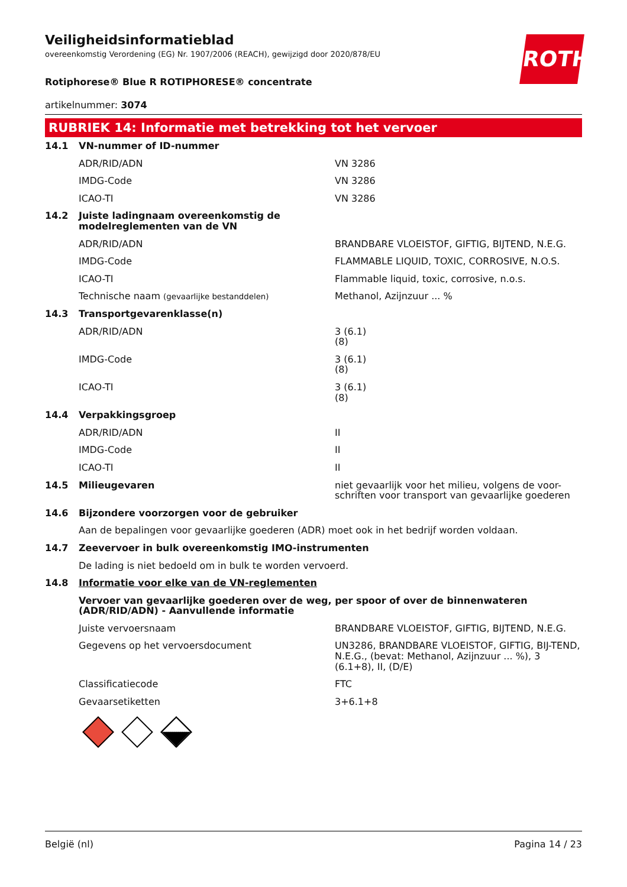ROTH
Veiligheidsinformatieblad
overeenkomstig Verordening (EG) Nr. 1907/2006 (REACH), gewijzigd door 2020/878/EU
Rotiphorese® Blue R ROTIPHORESE® concentrate
artikelnummer: 3074
RUBRIEK 14: Informatie met betrekking tot het vervoer
| 14.1 | VN-nummer of ID-nummer | |
| | ADR/RID/ADN | VN 3286 |
| | IMDG-Code | VN 3286 |
| | ICAO-TI | VN 3286 |
| 14.2 | Juiste ladingnaam overeenkomstig de modelreglementen van de VN | |
| | ADR/RID/ADN | BRANDBARE VLOEISTOF, GIFTIG, BIJTEND, N.E.G. |
| | IMDG-Code | FLAMMABLE LIQUID, TOXIC, CORROSIVE, N.O.S. |
| | ICAO-TI | Flammable liquid, toxic, corrosive, n.o.s. |
| | Technische naam (gevaarlijke bestanddelen) | Methanol, Azijnzuur ... % |
| 14.3 | Transportgevarenklasse(n) | |
| | ADR/RID/ADN | 3 (6.1) (8) |
| | IMDG-Code | 3 (6.1) (8) |
| | ICAO-TI | 3 (6.1) (8) |
| 14.4 | Verpakkingsgroep | |
| | ADR/RID/ADN | II |
| | IMDG-Code | II |
| | ICAO-TI | II |
| 14.5 | Milieugevaren | niet gevaarlijk voor het milieu, volgens de voor-schriften voor transport van gevaarlijke goederen |
| 14.6 | Bijzondere voorzorgen voor de gebruiker | |
| | Aan de bepalingen voor gevaarlijke goederen (ADR) moet ook in het bedrijf worden voldaan. | |
| 14.7 | Zeevervoer in bulk overeenkomstig IMO-instrumenten | |
| | De lading is niet bedoeld om in bulk te worden vervoerd. | |
| 14.8 | Informatie voor elke van de VN-reglementen | |
| | Vervoer van gevaarlijke goederen over de weg, per spoor of over de binnenwateren (ADR/RID/ADN) - Aanvullende informatie | |
| | Juiste vervoersnaam | BRANDBARE VLOEISTOF, GIFTIG, BIJTEND, N.E.G. |
| | Gegevens op het vervoersdocument | UN3286, BRANDBARE VLOEISTOF, GIFTIG, BIJ-TEND, N.E.G., (bevat: Methanol, Azijnzuur ... %), 3 (6.1+8), II, (D/E) |
| | Classificatiecode | FTC |
| | Gevaarsetiketten | 3+6.1+8 |
België (nl) Pagina 14 / 23